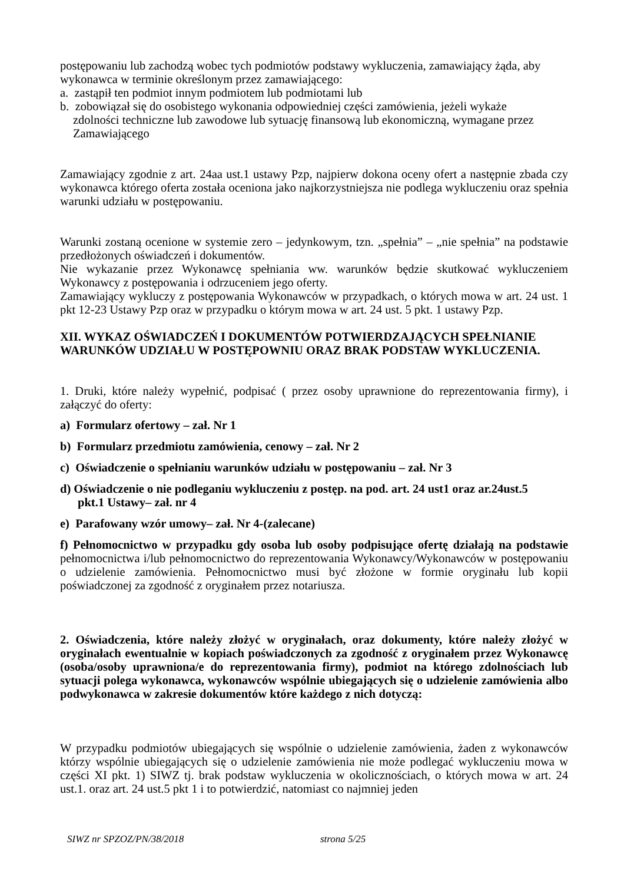postępowaniu lub zachodzą wobec tych podmiotów podstawy wykluczenia, zamawiający żąda, aby wykonawca w terminie określonym przez zamawiającego:
a. zastąpił ten podmiot innym podmiotem lub podmiotami lub
b. zobowiązał się do osobistego wykonania odpowiedniej części zamówienia, jeżeli wykaże
zdolności techniczne lub zawodowe lub sytuację finansową lub ekonomiczną, wymagane przez Zamawiającego
Zamawiający zgodnie z art. 24aa ust.1 ustawy Pzp, najpierw dokona oceny ofert a następnie zbada czy wykonawca którego oferta została oceniona jako najkorzystniejsza nie podlega wykluczeniu oraz spełnia warunki udziału w postępowaniu.
Warunki zostaną ocenione w systemie zero – jedynkowym, tzn. „spełnia” – „nie spełnia” na podstawie przedłożonych oświadczeń i dokumentów.
Nie wykazanie przez Wykonawcę spełniania ww. warunków będzie skutkować wykluczeniem Wykonawcy z postępowania i odrzuceniem jego oferty.
Zamawiający wykluczy z postępowania Wykonawców w przypadkach, o których mowa w art. 24 ust. 1 pkt 12-23 Ustawy Pzp oraz w przypadku o którym mowa w art. 24 ust. 5 pkt. 1 ustawy Pzp.
XII. WYKAZ OŚWIADCZEŃ I DOKUMENTÓW POTWIERDZAJĄCYCH SPEŁNIANIE WARUNKÓW UDZIAŁU W POSTĘPOWNIU ORAZ BRAK PODSTAW WYKLUCZENIA.
1. Druki, które należy wypełnić, podpisać ( przez osoby uprawnione do reprezentowania firmy), i załączyć do oferty:
a) Formularz ofertowy – zał. Nr 1
b) Formularz przedmiotu zamówienia, cenowy – zał. Nr 2
c) Oświadczenie o spełnianiu warunków udziału w postępowaniu – zał. Nr 3
d) Oświadczenie o nie podleganiu wykluczeniu z postęp. na pod. art. 24 ust1 oraz ar.24ust.5
pkt.1 Ustawy– zał. nr 4
e) Parafowany wzór umowy– zał. Nr 4-(zalecane)
f) Pełnomocnictwo w przypadku gdy osoba lub osoby podpisujące ofertę działają na podstawie pełnomocnictwa i/lub pełnomocnictwo do reprezentowania Wykonawcy/Wykonawców w postępowaniu o udzielenie zamówienia. Pełnomocnictwo musi być złożone w formie oryginału lub kopii poświadczonej za zgodność z oryginałem przez notariusza.
2. Oświadczenia, które należy złożyć w oryginałach, oraz dokumenty, które należy złożyć w oryginałach ewentualnie w kopiach poświadczonych za zgodność z oryginałem przez Wykonawcę (osoba/osoby uprawniona/e do reprezentowania firmy), podmiot na którego zdolnościach lub sytuacji polega wykonawca, wykonawców wspólnie ubiegających się o udzielenie zamówienia albo podwykonawca w zakresie dokumentów które każdego z nich dotyczą:
W przypadku podmiotów ubiegających się wspólnie o udzielenie zamówienia, żaden z wykonawców którzy wspólnie ubiegających się o udzielenie zamówienia nie może podlegać wykluczeniu mowa w części XI pkt. 1) SIWZ tj. brak podstaw wykluczenia w okolicznościach, o których mowa w art. 24 ust.1. oraz art. 24 ust.5 pkt 1 i to potwierdzić, natomiast co najmniej jeden
SIWZ nr SPZOZ/PN/38/2018 strona 5/25